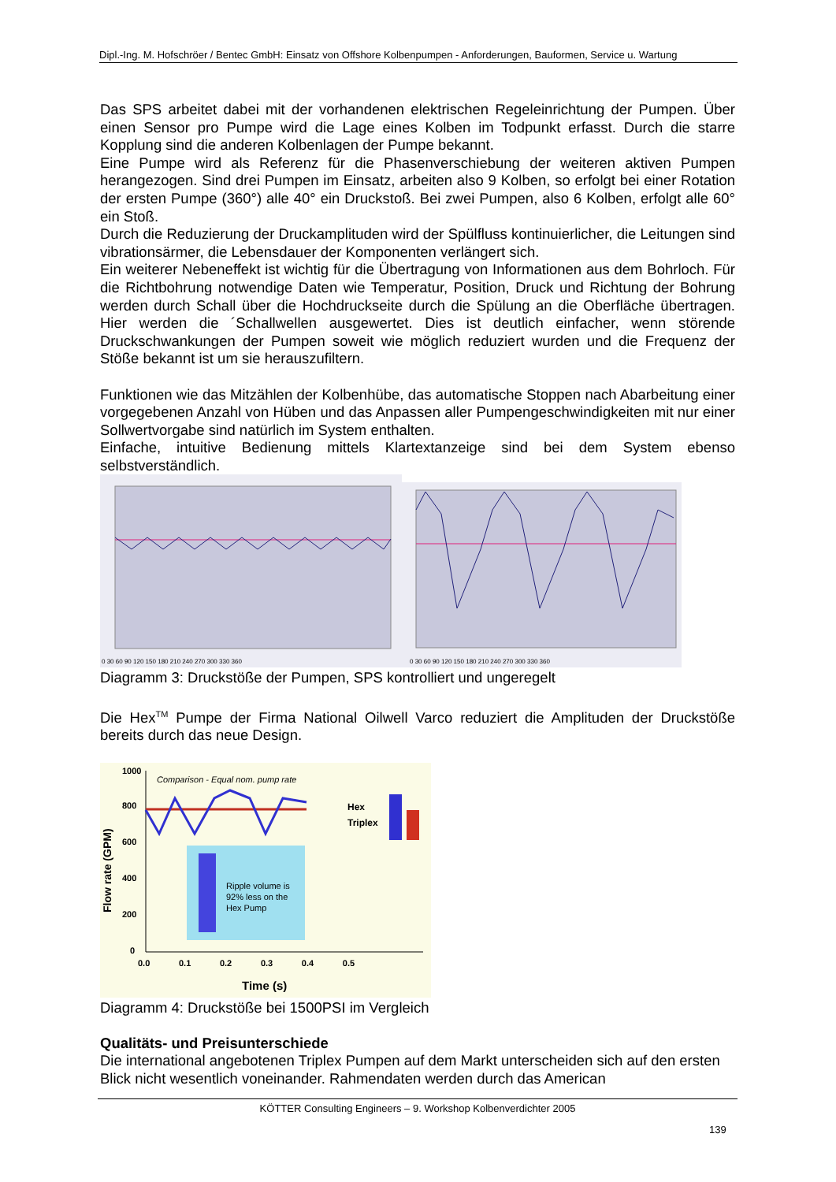Dipl.-Ing. M. Hofschröer / Bentec GmbH: Einsatz von Offshore Kolbenpumpen - Anforderungen, Bauformen, Service u. Wartung
Das SPS arbeitet dabei mit der vorhandenen elektrischen Regeleinrichtung der Pumpen. Über einen Sensor pro Pumpe wird die Lage eines Kolben im Todpunkt erfasst. Durch die starre Kopplung sind die anderen Kolbenlagen der Pumpe bekannt.
Eine Pumpe wird als Referenz für die Phasenverschiebung der weiteren aktiven Pumpen herangezogen. Sind drei Pumpen im Einsatz, arbeiten also 9 Kolben, so erfolgt bei einer Rotation der ersten Pumpe (360°) alle 40° ein Druckstoß. Bei zwei Pumpen, also 6 Kolben, erfolgt alle 60° ein Stoß.
Durch die Reduzierung der Druckamplituden wird der Spülfluss kontinuierlicher, die Leitungen sind vibrationsärmer, die Lebensdauer der Komponenten verlängert sich.
Ein weiterer Nebeneffekt ist wichtig für die Übertragung von Informationen aus dem Bohrloch. Für die Richtbohrung notwendige Daten wie Temperatur, Position, Druck und Richtung der Bohrung werden durch Schall über die Hochdruckseite durch die Spülung an die Oberfläche übertragen. Hier werden die ´Schallwellen ausgewertet. Dies ist deutlich einfacher, wenn störende Druckschwankungen der Pumpen soweit wie möglich reduziert wurden und die Frequenz der Stöße bekannt ist um sie herauszufiltern.
Funktionen wie das Mitzählen der Kolbenhübe, das automatische Stoppen nach Abarbeitung einer vorgegebenen Anzahl von Hüben und das Anpassen aller Pumpengeschwindigkeiten mit nur einer Sollwertvorgabe sind natürlich im System enthalten.
Einfache, intuitive Bedienung mittels Klartextanzeige sind bei dem System ebenso selbstverständlich.
0 30 60 90 120 150 180 210 240 270 300 330 360
0 30 60 90 120 150 180 210 240 270 300 330 360
Diagramm 3: Druckstöße der Pumpen, SPS kontrolliert und ungeregelt
Die Hex<sup>TM</sup> Pumpe der Firma National Oilwell Varco reduziert die Amplituden der Druckstöße bereits durch das neue Design.
Comparison - Equal nom. pump rate
Hex
Triplex
Ripple volume is
92% less on the
Hex Pump
1000
800
600
400
200
0
0.0 0.1 0.2 0.3 0.4 0.5
Time (s)
Flow rate (GPM)
Diagramm 4: Druckstöße bei 1500PSI im Vergleich
Qualitäts- und Preisunterschiede
Die international angebotenen Triplex Pumpen auf dem Markt unterscheiden sich auf den ersten Blick nicht wesentlich voneinander. Rahmendaten werden durch das American
KÖTTER Consulting Engineers – 9. Workshop Kolbenverdichter 2005
139